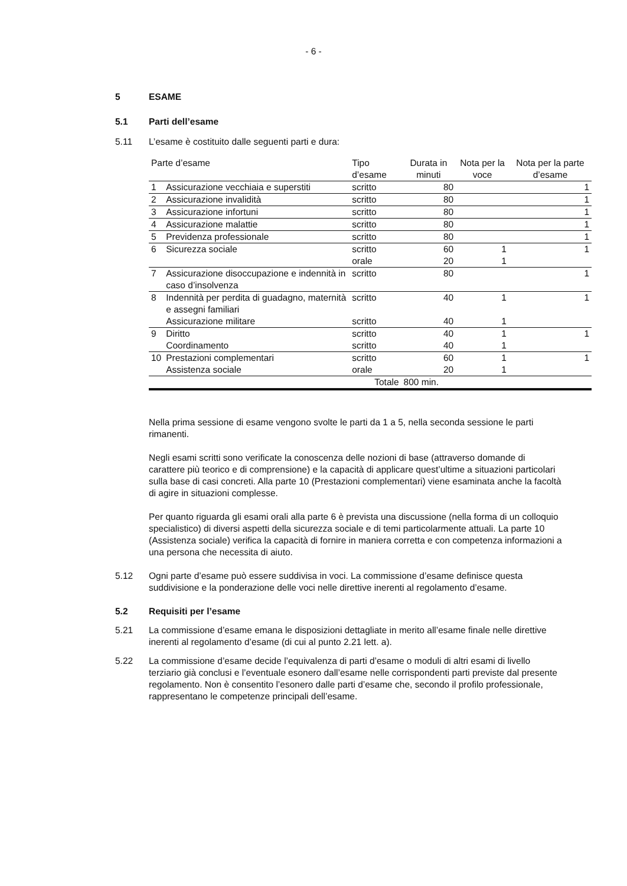- 6 -
5 ESAME
5.1 Parti dell’esame
5.11 L’esame è costituito dalle seguenti parti e dura:
| Parte d’esame | | Tipo d’esame | Durata in minuti | Nota per la voce | Nota per la parte d’esame |
| --- | --- | --- | --- | --- | --- |
| 1 | Assicurazione vecchiaia e superstiti | scritto | 80 | | 1 |
| 2 | Assicurazione invalidità | scritto | 80 | | 1 |
| 3 | Assicurazione infortuni | scritto | 80 | | 1 |
| 4 | Assicurazione malattie | scritto | 80 | | 1 |
| 5 | Previdenza professionale | scritto | 80 | | 1 |
| 6 | Sicurezza sociale | scritto orale | 60 20 | 1 1 | 1 |
| 7 | Assicurazione disoccupazione e indennità in caso d’insolvenza | scritto | 80 | | 1 |
| 8 | Indennità per perdita di guadagno, maternità e assegni familiari | scritto | 40 | 1 | 1 |
| | Assicurazione militare | scritto | 40 | 1 | |
| 9 | Diritto Coordinamento | scritto scritto | 40 40 | 1 1 | 1 |
| 10 | Prestazioni complementari Assistenza sociale | scritto orale | 60 20 | 1 1 | 1 |
| | | Totale | 800 min. | | |
Nella prima sessione di esame vengono svolte le parti da 1 a 5, nella seconda sessione le parti rimanenti.
Negli esami scritti sono verificate la conoscenza delle nozioni di base (attraverso domande di carattere più teorico e di comprensione) e la capacità di applicare quest’ultime a situazioni particolari sulla base di casi concreti. Alla parte 10 (Prestazioni complementari) viene esaminata anche la facoltà di agire in situazioni complesse.
Per quanto riguarda gli esami orali alla parte 6 è prevista una discussione (nella forma di un colloquio specialistico) di diversi aspetti della sicurezza sociale e di temi particolarmente attuali. La parte 10 (Assistenza sociale) verifica la capacità di fornire in maniera corretta e con competenza informazioni a una persona che necessita di aiuto.
5.12 Ogni parte d’esame può essere suddivisa in voci. La commissione d’esame definisce questa suddivisione e la ponderazione delle voci nelle direttive inerenti al regolamento d’esame.
5.2 Requisiti per l’esame
5.21 La commissione d’esame emana le disposizioni dettagliate in merito all’esame finale nelle direttive inerenti al regolamento d’esame (di cui al punto 2.21 lett. a).
5.22 La commissione d’esame decide l’equivalenza di parti d’esame o moduli di altri esami di livello terziario già conclusi e l’eventuale esonero dall’esame nelle corrispondenti parti previste dal presente regolamento. Non è consentito l’esonero dalle parti d’esame che, secondo il profilo professionale, rappresentano le competenze principali dell’esame.